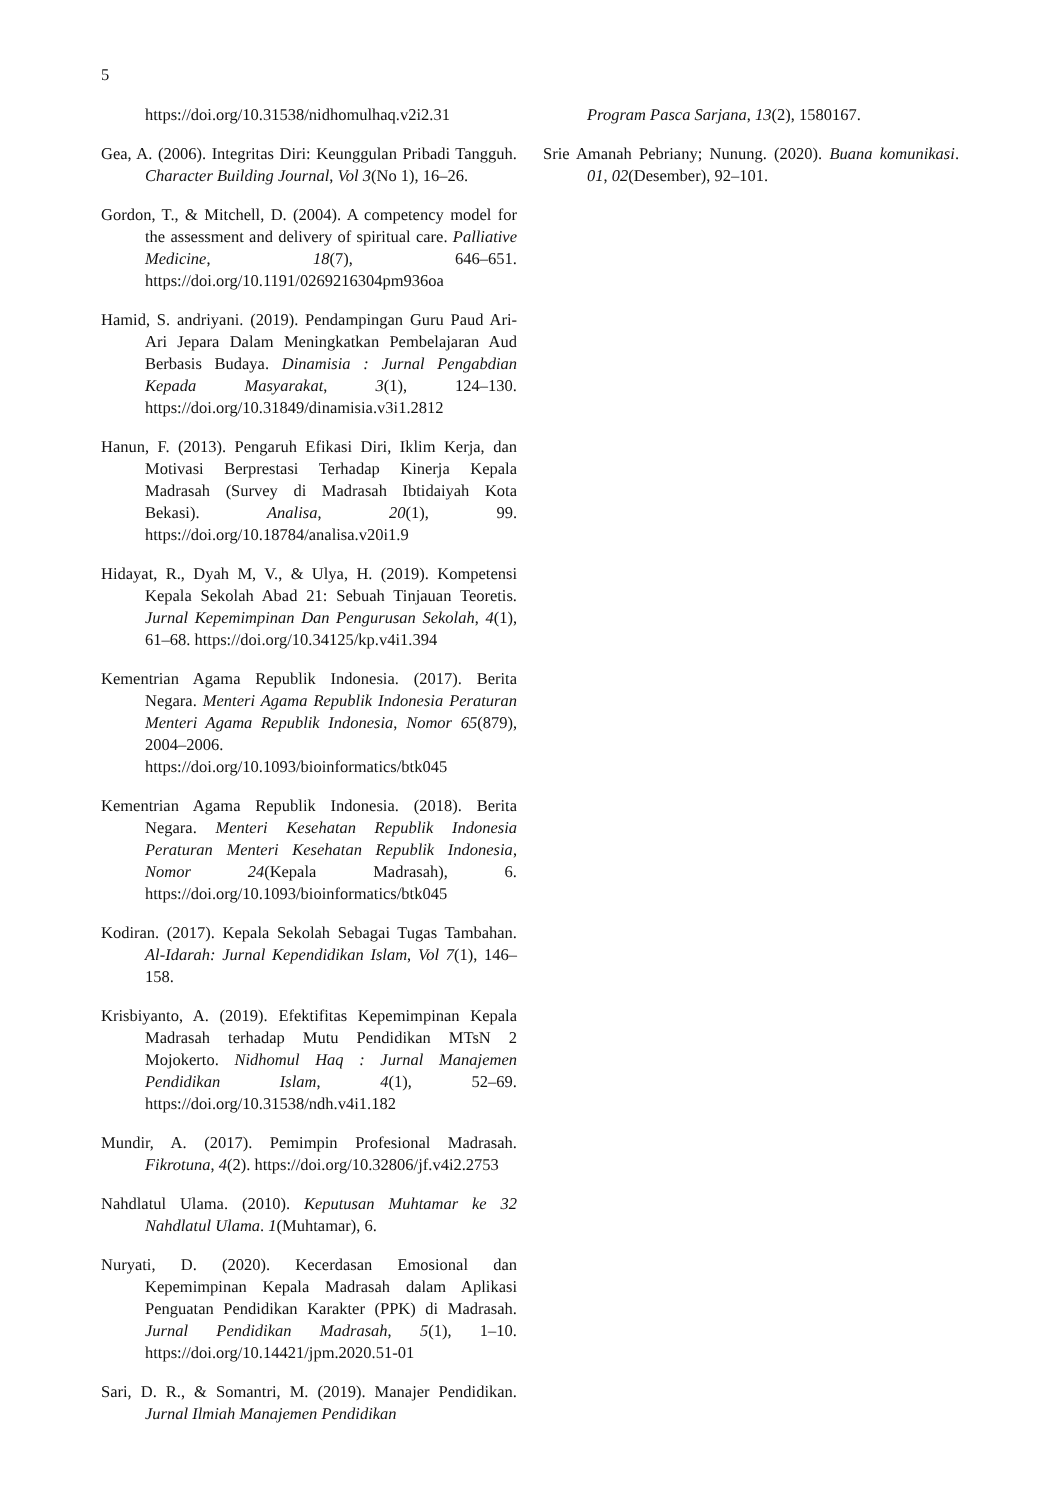5
https://doi.org/10.31538/nidhomulhaq.v2i2.31
Gea, A. (2006). Integritas Diri: Keunggulan Pribadi Tangguh. Character Building Journal, Vol 3(No 1), 16–26.
Gordon, T., & Mitchell, D. (2004). A competency model for the assessment and delivery of spiritual care. Palliative Medicine, 18(7), 646–651. https://doi.org/10.1191/0269216304pm936oa
Hamid, S. andriyani. (2019). Pendampingan Guru Paud Ari-Ari Jepara Dalam Meningkatkan Pembelajaran Aud Berbasis Budaya. Dinamisia : Jurnal Pengabdian Kepada Masyarakat, 3(1), 124–130. https://doi.org/10.31849/dinamisia.v3i1.2812
Hanun, F. (2013). Pengaruh Efikasi Diri, Iklim Kerja, dan Motivasi Berprestasi Terhadap Kinerja Kepala Madrasah (Survey di Madrasah Ibtidaiyah Kota Bekasi). Analisa, 20(1), 99. https://doi.org/10.18784/analisa.v20i1.9
Hidayat, R., Dyah M, V., & Ulya, H. (2019). Kompetensi Kepala Sekolah Abad 21: Sebuah Tinjauan Teoretis. Jurnal Kepemimpinan Dan Pengurusan Sekolah, 4(1), 61–68. https://doi.org/10.34125/kp.v4i1.394
Kementrian Agama Republik Indonesia. (2017). Berita Negara. Menteri Agama Republik Indonesia Peraturan Menteri Agama Republik Indonesia, Nomor 65(879), 2004–2006. https://doi.org/10.1093/bioinformatics/btk045
Kementrian Agama Republik Indonesia. (2018). Berita Negara. Menteri Kesehatan Republik Indonesia Peraturan Menteri Kesehatan Republik Indonesia, Nomor 24(Kepala Madrasah), 6. https://doi.org/10.1093/bioinformatics/btk045
Kodiran. (2017). Kepala Sekolah Sebagai Tugas Tambahan. Al-Idarah: Jurnal Kependidikan Islam, Vol 7(1), 146–158.
Krisbiyanto, A. (2019). Efektifitas Kepemimpinan Kepala Madrasah terhadap Mutu Pendidikan MTsN 2 Mojokerto. Nidhomul Haq : Jurnal Manajemen Pendidikan Islam, 4(1), 52–69. https://doi.org/10.31538/ndh.v4i1.182
Mundir, A. (2017). Pemimpin Profesional Madrasah. Fikrotuna, 4(2). https://doi.org/10.32806/jf.v4i2.2753
Nahdlatul Ulama. (2010). Keputusan Muhtamar ke 32 Nahdlatul Ulama. 1(Muhtamar), 6.
Nuryati, D. (2020). Kecerdasan Emosional dan Kepemimpinan Kepala Madrasah dalam Aplikasi Penguatan Pendidikan Karakter (PPK) di Madrasah. Jurnal Pendidikan Madrasah, 5(1), 1–10. https://doi.org/10.14421/jpm.2020.51-01
Sari, D. R., & Somantri, M. (2019). Manajer Pendidikan. Jurnal Ilmiah Manajemen Pendidikan
Program Pasca Sarjana, 13(2), 1580167.
Srie Amanah Pebriany; Nunung. (2020). Buana komunikasi. 01, 02(Desember), 92–101.